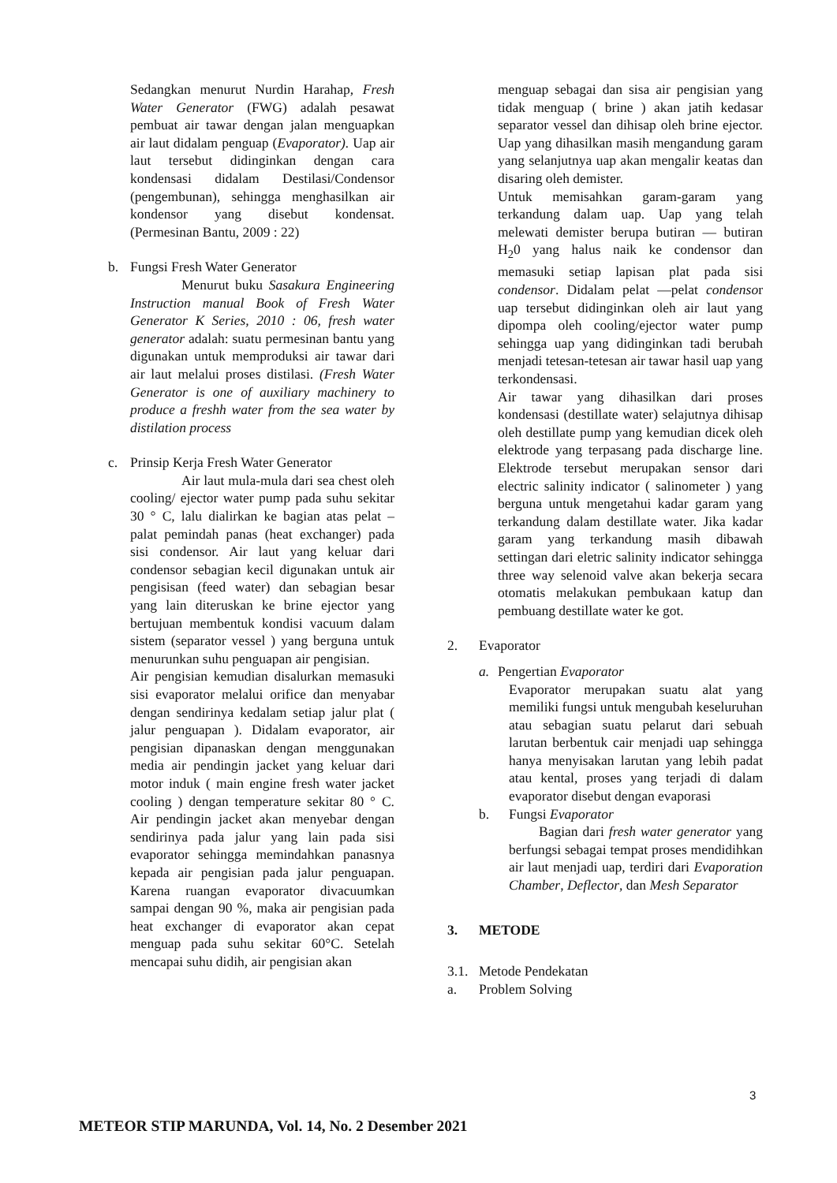Sedangkan menurut Nurdin Harahap, Fresh Water Generator (FWG) adalah pesawat pembuat air tawar dengan jalan menguapkan air laut didalam penguap (Evaporator). Uap air laut tersebut didinginkan dengan cara kondensasi didalam Destilasi/Condensor (pengembunan), sehingga menghasilkan air kondensor yang disebut kondensat. (Permesinan Bantu, 2009 : 22)
b. Fungsi Fresh Water Generator
Menurut buku Sasakura Engineering Instruction manual Book of Fresh Water Generator K Series, 2010 : 06, fresh water generator adalah: suatu permesinan bantu yang digunakan untuk memproduksi air tawar dari air laut melalui proses distilasi. (Fresh Water Generator is one of auxiliary machinery to produce a freshh water from the sea water by distilation process
c. Prinsip Kerja Fresh Water Generator
Air laut mula-mula dari sea chest oleh cooling/ ejector water pump pada suhu sekitar 30 ° C, lalu dialirkan ke bagian atas pelat –palat pemindah panas (heat exchanger) pada sisi condensor. Air laut yang keluar dari condensor sebagian kecil digunakan untuk air pengisisan (feed water) dan sebagian besar yang lain diteruskan ke brine ejector yang bertujuan membentuk kondisi vacuum dalam sistem (separator vessel ) yang berguna untuk menurunkan suhu penguapan air pengisian.
Air pengisian kemudian disalurkan memasuki sisi evaporator melalui orifice dan menyabar dengan sendirinya kedalam setiap jalur plat ( jalur penguapan ). Didalam evaporator, air pengisian dipanaskan dengan menggunakan media air pendingin jacket yang keluar dari motor induk ( main engine fresh water jacket cooling ) dengan temperature sekitar 80 ° C. Air pendingin jacket akan menyebar dengan sendirinya pada jalur yang lain pada sisi evaporator sehingga memindahkan panasnya kepada air pengisian pada jalur penguapan. Karena ruangan evaporator divacuumkan sampai dengan 90 %, maka air pengisian pada heat exchanger di evaporator akan cepat menguap pada suhu sekitar 60°C. Setelah mencapai suhu didih, air pengisian akan
menguap sebagai dan sisa air pengisian yang tidak menguap ( brine ) akan jatih kedasar separator vessel dan dihisap oleh brine ejector. Uap yang dihasilkan masih mengandung garam yang selanjutnya uap akan mengalir keatas dan disaring oleh demister.
Untuk memisahkan garam-garam yang terkandung dalam uap. Uap yang telah melewati demister berupa butiran — butiran H<sub>2</sub>0 yang halus naik ke condensor dan memasuki setiap lapisan plat pada sisi condensor. Didalam pelat —pelat condensor uap tersebut didinginkan oleh air laut yang dipompa oleh cooling/ejector water pump sehingga uap yang didinginkan tadi berubah menjadi tetesan-tetesan air tawar hasil uap yang terkondensasi.
Air tawar yang dihasilkan dari proses kondensasi (destillate water) selajutnya dihisap oleh destillate pump yang kemudian dicek oleh elektrode yang terpasang pada discharge line. Elektrode tersebut merupakan sensor dari electric salinity indicator ( salinometer ) yang berguna untuk mengetahui kadar garam yang terkandung dalam destillate water. Jika kadar garam yang terkandung masih dibawah settingan dari eletric salinity indicator sehingga three way selenoid valve akan bekerja secara otomatis melakukan pembukaan katup dan pembuang destillate water ke got.
2. Evaporator
a. Pengertian Evaporator
Evaporator merupakan suatu alat yang memiliki fungsi untuk mengubah keseluruhan atau sebagian suatu pelarut dari sebuah larutan berbentuk cair menjadi uap sehingga hanya menyisakan larutan yang lebih padat atau kental, proses yang terjadi di dalam evaporator disebut dengan evaporasi
b. Fungsi Evaporator
Bagian dari fresh water generator yang berfungsi sebagai tempat proses mendidihkan air laut menjadi uap, terdiri dari Evaporation Chamber, Deflector, dan Mesh Separator
3. METODE
3.1. Metode Pendekatan
a. Problem Solving
3
METEOR STIP MARUNDA, Vol. 14, No. 2 Desember 2021